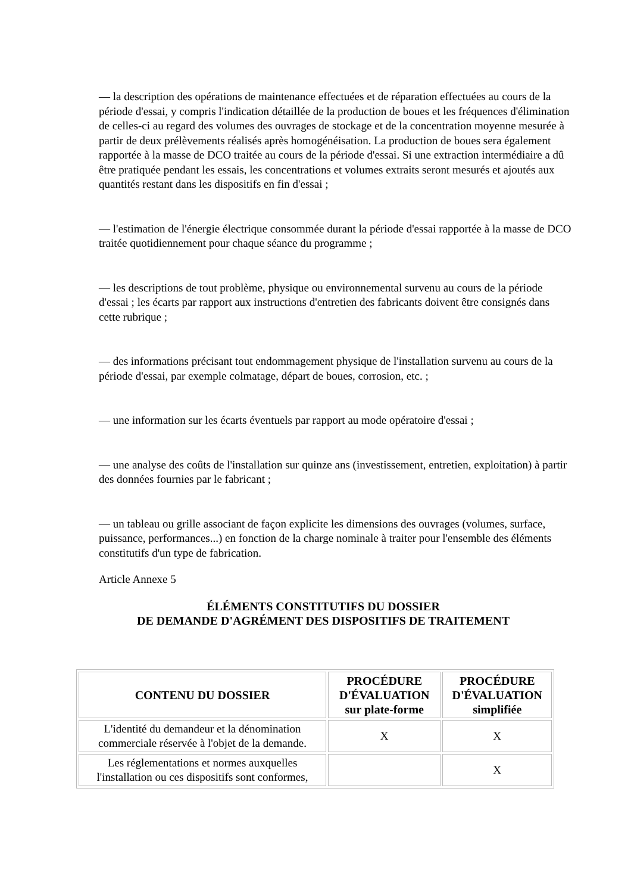— la description des opérations de maintenance effectuées et de réparation effectuées au cours de la période d'essai, y compris l'indication détaillée de la production de boues et les fréquences d'élimination de celles-ci au regard des volumes des ouvrages de stockage et de la concentration moyenne mesurée à partir de deux prélèvements réalisés après homogénéisation. La production de boues sera également rapportée à la masse de DCO traitée au cours de la période d'essai. Si une extraction intermédiaire a dû être pratiquée pendant les essais, les concentrations et volumes extraits seront mesurés et ajoutés aux quantités restant dans les dispositifs en fin d'essai ;
— l'estimation de l'énergie électrique consommée durant la période d'essai rapportée à la masse de DCO traitée quotidiennement pour chaque séance du programme ;
— les descriptions de tout problème, physique ou environnemental survenu au cours de la période d'essai ; les écarts par rapport aux instructions d'entretien des fabricants doivent être consignés dans cette rubrique ;
— des informations précisant tout endommagement physique de l'installation survenu au cours de la période d'essai, par exemple colmatage, départ de boues, corrosion, etc. ;
— une information sur les écarts éventuels par rapport au mode opératoire d'essai ;
— une analyse des coûts de l'installation sur quinze ans (investissement, entretien, exploitation) à partir des données fournies par le fabricant ;
— un tableau ou grille associant de façon explicite les dimensions des ouvrages (volumes, surface, puissance, performances...) en fonction de la charge nominale à traiter pour l'ensemble des éléments constitutifs d'un type de fabrication.
Article Annexe 5
ÉLÉMENTS CONSTITUTIFS DU DOSSIER
DE DEMANDE D'AGRÉMENT DES DISPOSITIFS DE TRAITEMENT
| CONTENU DU DOSSIER | PROCÉDURE D'ÉVALUATION sur plate-forme | PROCÉDURE D'ÉVALUATION simplifiée |
| --- | --- | --- |
| L'identité du demandeur et la dénomination commerciale réservée à l'objet de la demande. | X | X |
| Les réglementations et normes auxquelles l'installation ou ces dispositifs sont conformes, | | X |